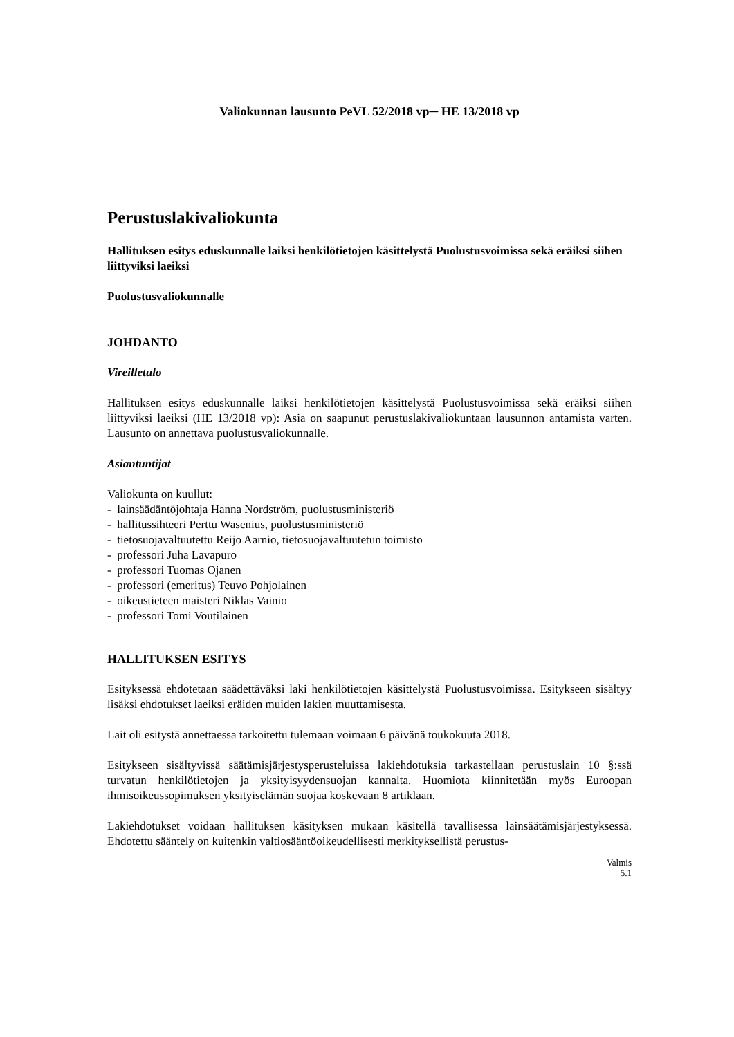Valiokunnan lausunto PeVL 52/2018 vp─ HE 13/2018 vp
Perustuslakivaliokunta
Hallituksen esitys eduskunnalle laiksi henkilötietojen käsittelystä Puolustusvoimissa sekä eräiksi siihen liittyviksi laeiksi
Puolustusvaliokunnalle
JOHDANTO
Vireilletulo
Hallituksen esitys eduskunnalle laiksi henkilötietojen käsittelystä Puolustusvoimissa sekä eräiksi siihen liittyviksi laeiksi (HE 13/2018 vp): Asia on saapunut perustuslakivaliokuntaan lausunnon antamista varten. Lausunto on annettava puolustusvaliokunnalle.
Asiantuntijat
Valiokunta on kuullut:
- lainsäädäntöjohtaja Hanna Nordström, puolustusministeriö
- hallitussihteeri Perttu Wasenius, puolustusministeriö
- tietosuojavaltuutettu Reijo Aarnio, tietosuojavaltuutetun toimisto
- professori Juha Lavapuro
- professori Tuomas Ojanen
- professori (emeritus) Teuvo Pohjolainen
- oikeustieteen maisteri Niklas Vainio
- professori Tomi Voutilainen
HALLITUKSEN ESITYS
Esityksessä ehdotetaan säädettäväksi laki henkilötietojen käsittelystä Puolustusvoimissa. Esitykseen sisältyy lisäksi ehdotukset laeiksi eräiden muiden lakien muuttamisesta.
Lait oli esitystä annettaessa tarkoitettu tulemaan voimaan 6 päivänä toukokuuta 2018.
Esitykseen sisältyvissä säätämisjärjestysperusteluissa lakiehdotuksia tarkastellaan perustuslain 10 §:ssä turvatun henkilötietojen ja yksityisyydensuojan kannalta. Huomiota kiinnitetään myös Euroopan ihmisoikeussopimuksen yksityiselämän suojaa koskevaan 8 artiklaan.
Lakiehdotukset voidaan hallituksen käsityksen mukaan käsitellä tavallisessa lainsäätämisjärjestyksessä. Ehdotettu sääntely on kuitenkin valtiosääntöoikeudellisesti merkityksellistä perustus-
Valmis
5.1